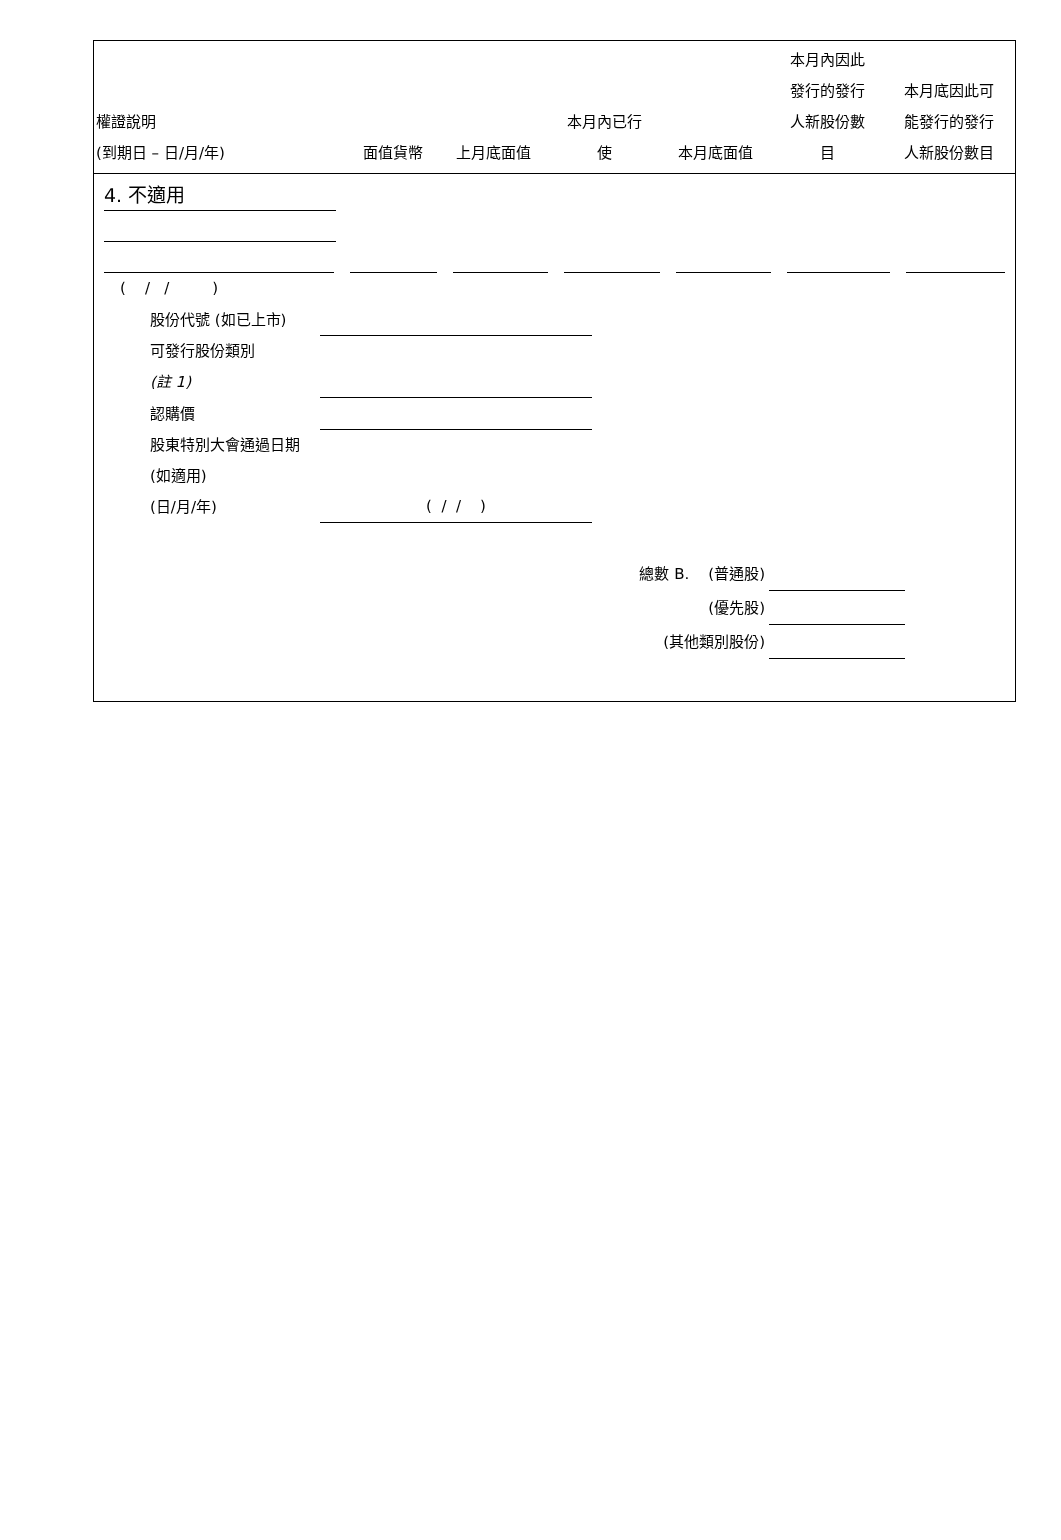| 權證說明 (到期日 – 日/月/年) | 面值貨幣 | 上月底面值 | 本月內已行 使 | 本月底面值 | 本月內因此 發行的發行 人新股份數 目 | 本月底因此可 能發行的發行 人新股份數目 |
| --- | --- | --- | --- | --- | --- | --- |
4. 不適用
( / / )
股份代號 (如已上市)
可發行股份類別
(註 1)
認購價
股東特別大會通過日期 (如適用)
(日/月/年) ( / / )
總數 B. (普通股)
(優先股)
(其他類別股份)